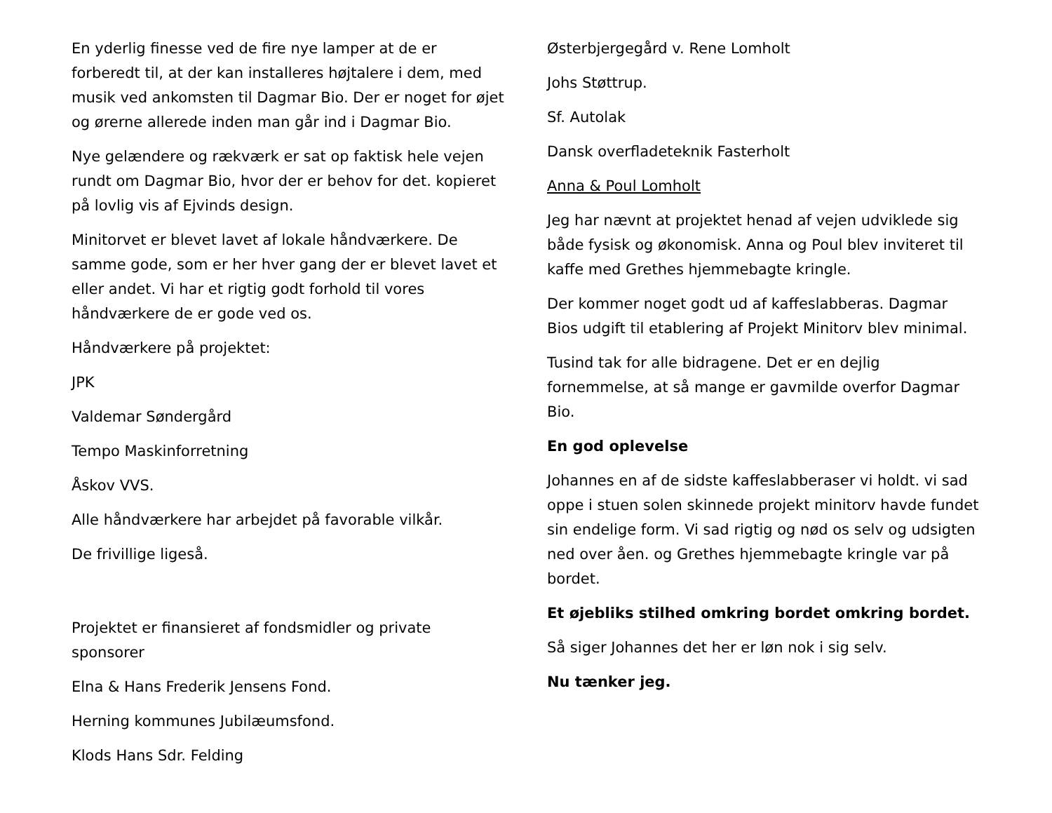En yderlig finesse ved de fire nye lamper at de er forberedt til, at der kan installeres højtalere i dem, med musik ved ankomsten til Dagmar Bio. Der er noget for øjet og ørerne allerede inden man går ind i Dagmar Bio.
Nye gelændere og rækværk er sat op faktisk hele vejen rundt om Dagmar Bio, hvor der er behov for det. kopieret på lovlig vis af Ejvinds design.
Minitorvet er blevet lavet af lokale håndværkere. De samme gode, som er her hver gang der er blevet lavet et eller andet. Vi har et rigtig godt forhold til vores håndværkere de er gode ved os.
Håndværkere på projektet:
JPK
Valdemar Søndergård
Tempo Maskinforretning
Åskov VVS.
Alle håndværkere har arbejdet på favorable vilkår.
De frivillige ligeså.
Projektet er finansieret af fondsmidler og private sponsorer
Elna & Hans Frederik Jensens Fond.
Herning kommunes Jubilæumsfond.
Klods Hans Sdr. Felding
Østerbjergegård v. Rene Lomholt
Johs Støttrup.
Sf. Autolak
Dansk overfladeteknik Fasterholt
Anna & Poul Lomholt
Jeg har nævnt at projektet henad af vejen udviklede sig både fysisk og økonomisk. Anna og Poul blev inviteret til kaffe med Grethes hjemmebagte kringle.
Der kommer noget godt ud af kaffeslabberas. Dagmar Bios udgift til etablering af Projekt Minitorv blev minimal.
Tusind tak for alle bidragene. Det er en dejlig fornemmelse, at så mange er gavmilde overfor Dagmar Bio.
En god oplevelse
Johannes en af de sidste kaffeslabberaser vi holdt. vi sad oppe i stuen solen skinnede projekt minitorv havde fundet sin endelige form. Vi sad rigtig og nød os selv og udsigten ned over åen. og Grethes hjemmebagte kringle var på bordet.
Et øjebliks stilhed omkring bordet omkring bordet.
Så siger Johannes det her er løn nok i sig selv.
Nu tænker jeg.